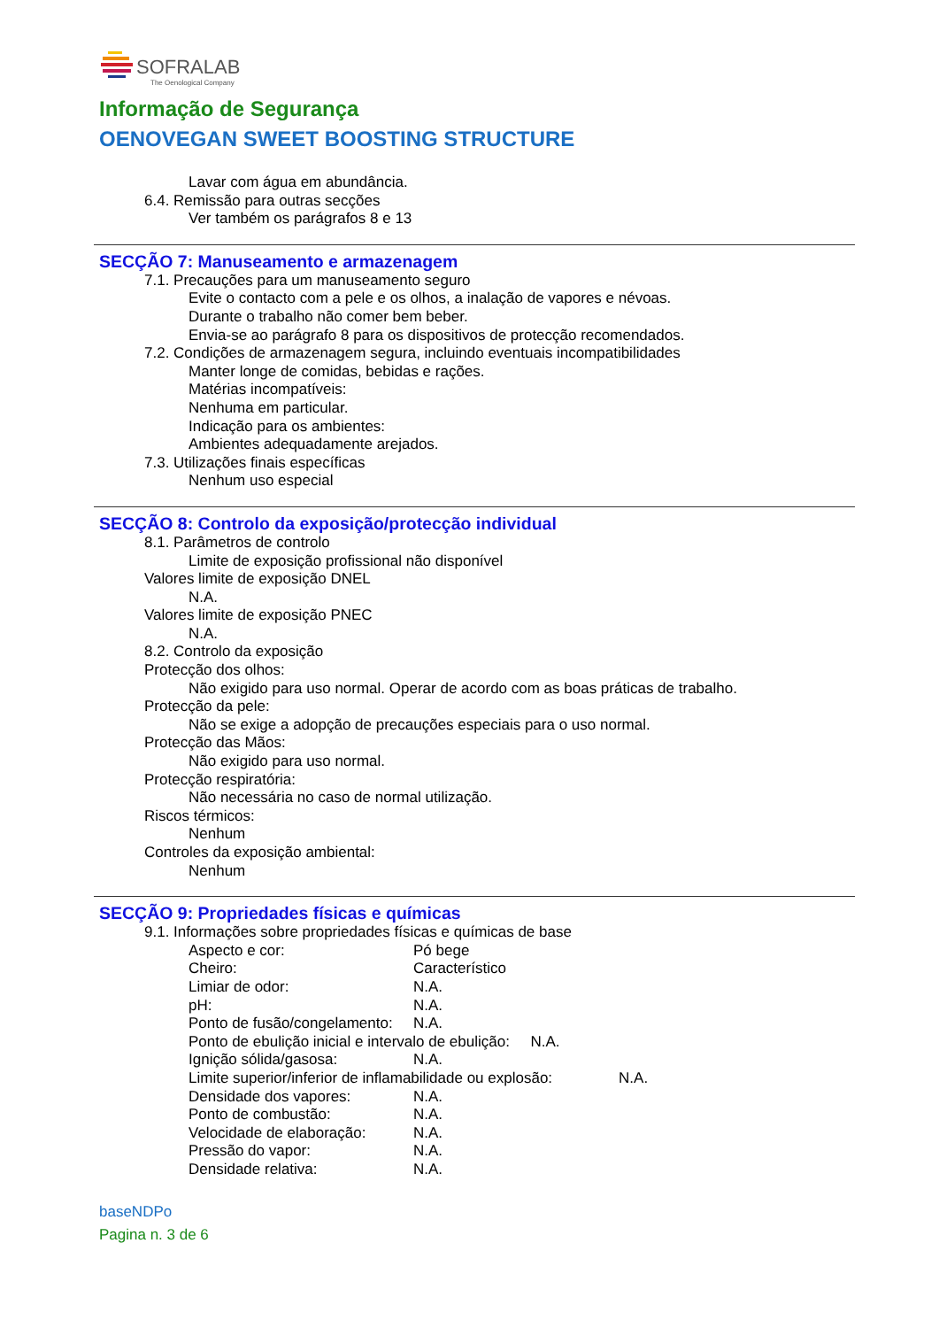SOFRALAB
The Oenological Company
Informação de Segurança
OENOVEGAN SWEET BOOSTING STRUCTURE
Lavar com água em abundância.
6.4. Remissão para outras secções
Ver também os parágrafos 8 e 13
SECÇÃO 7: Manuseamento e armazenagem
7.1. Precauções para um manuseamento seguro
Evite o contacto com a pele e os olhos, a inalação de vapores e névoas.
Durante o trabalho não comer bem beber.
Envia-se ao parágrafo 8 para os dispositivos de protecção recomendados.
7.2. Condições de armazenagem segura, incluindo eventuais incompatibilidades
Manter longe de comidas, bebidas e rações.
Matérias incompatíveis:
Nenhuma em particular.
Indicação para os ambientes:
Ambientes adequadamente arejados.
7.3. Utilizações finais específicas
Nenhum uso especial
SECÇÃO 8: Controlo da exposição/protecção individual
8.1. Parâmetros de controlo
Limite de exposição profissional não disponível
Valores limite de exposição DNEL
N.A.
Valores limite de exposição PNEC
N.A.
8.2. Controlo da exposição
Protecção dos olhos:
Não exigido para uso normal. Operar de acordo com as boas práticas de trabalho.
Protecção da pele:
Não se exige a adopção de precauções especiais para o uso normal.
Protecção das Mãos:
Não exigido para uso normal.
Protecção respiratória:
Não necessária no caso de normal utilização.
Riscos térmicos:
Nenhum
Controles da exposição ambiental:
Nenhum
SECÇÃO 9: Propriedades físicas e químicas
9.1. Informações sobre propriedades físicas e químicas de base
Aspecto e cor: Pó bege
Cheiro: Característico
Limiar de odor: N.A.
pH: N.A.
Ponto de fusão/congelamento: N.A.
Ponto de ebulição inicial e intervalo de ebulição: N.A.
Ignição sólida/gasosa: N.A.
Limite superior/inferior de inflamabilidade ou explosão: N.A.
Densidade dos vapores: N.A.
Ponto de combustão: N.A.
Velocidade de elaboração: N.A.
Pressão do vapor: N.A.
Densidade relativa: N.A.
baseNDPo
Pagina n. 3 de 6